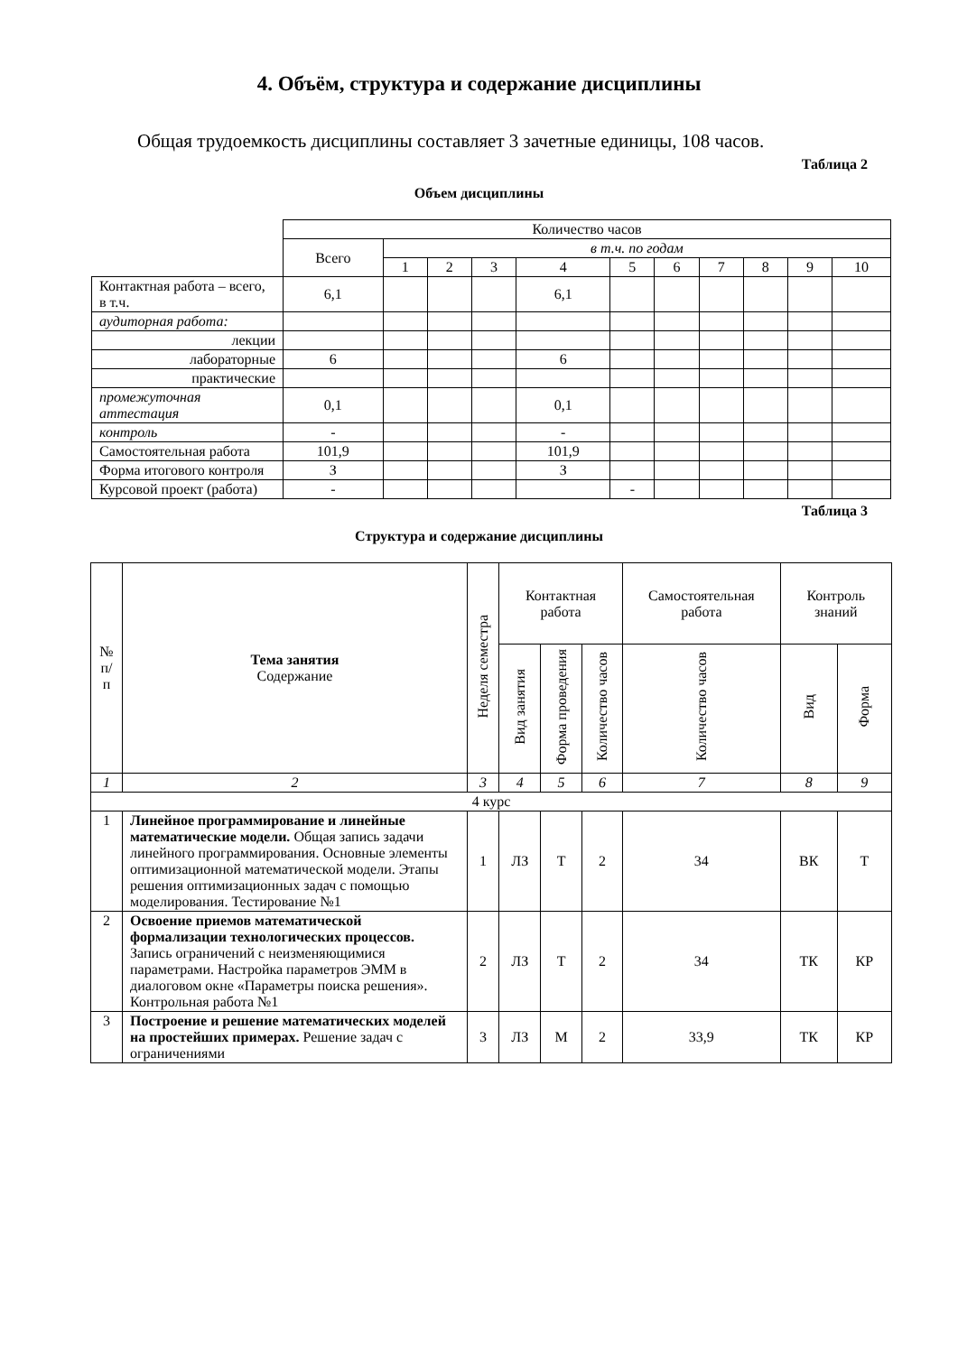4. Объём, структура и содержание дисциплины
Общая трудоемкость дисциплины составляет 3 зачетные единицы, 108 часов.
Таблица 2
Объем дисциплины
| | Количество часов | | | | | | | | | | |
| | Всего | в т.ч. по годам | | | | | | | | | |
| | | 1 | 2 | 3 | 4 | 5 | 6 | 7 | 8 | 9 | 10 |
| Контактная работа – всего, в т.ч. | 6,1 | | | | 6,1 | | | | | | |
| аудиторная работа: | | | | | | | | | | | |
| лекции | | | | | | | | | | | |
| лабораторные | 6 | | | | 6 | | | | | | |
| практические | | | | | | | | | | | |
| промежуточная аттестация | 0,1 | | | | 0,1 | | | | | | |
| контроль | - | | | | - | | | | | | |
| Самостоятельная работа | 101,9 | | | | 101,9 | | | | | | |
| Форма итогового контроля | З | | | | З | | | | | | |
| Курсовой проект (работа) | - | | | | | - | | | | | |
Таблица 3
Структура и содержание дисциплины
| № п/п | Тема занятия Содержание | Неделя семестра | Контактная работа | | | Самостоятельная работа | Контроль знаний | |
| --- | --- | --- | --- | --- | --- | --- | --- | --- |
| | | | Вид занятия | Форма проведения | Количество часов | Количество часов | Вид | Форма |
| 1 | 2 | 3 | 4 | 5 | 6 | 7 | 8 | 9 |
| 4 курс | | | | | | | | |
| 1 | Линейное программирование и линейные математические модели. Общая запись задачи линейного программирования. Основные элементы оптимизационной математической модели. Этапы решения оптимизационных задач с помощью моделирования. Тестирование №1 | 1 | ЛЗ | Т | 2 | 34 | ВК | Т |
| 2 | Освоение приемов математической формализации технологических процессов. Запись ограничений с неизменяющимися параметрами. Настройка параметров ЭММ в диалоговом окне «Параметры поиска решения». Контрольная работа №1 | 2 | ЛЗ | Т | 2 | 34 | ТК | КР |
| 3 | Построение и решение математических моделей на простейших примерах. Решение задач с ограничениями | 3 | ЛЗ | М | 2 | 33,9 | ТК | КР |